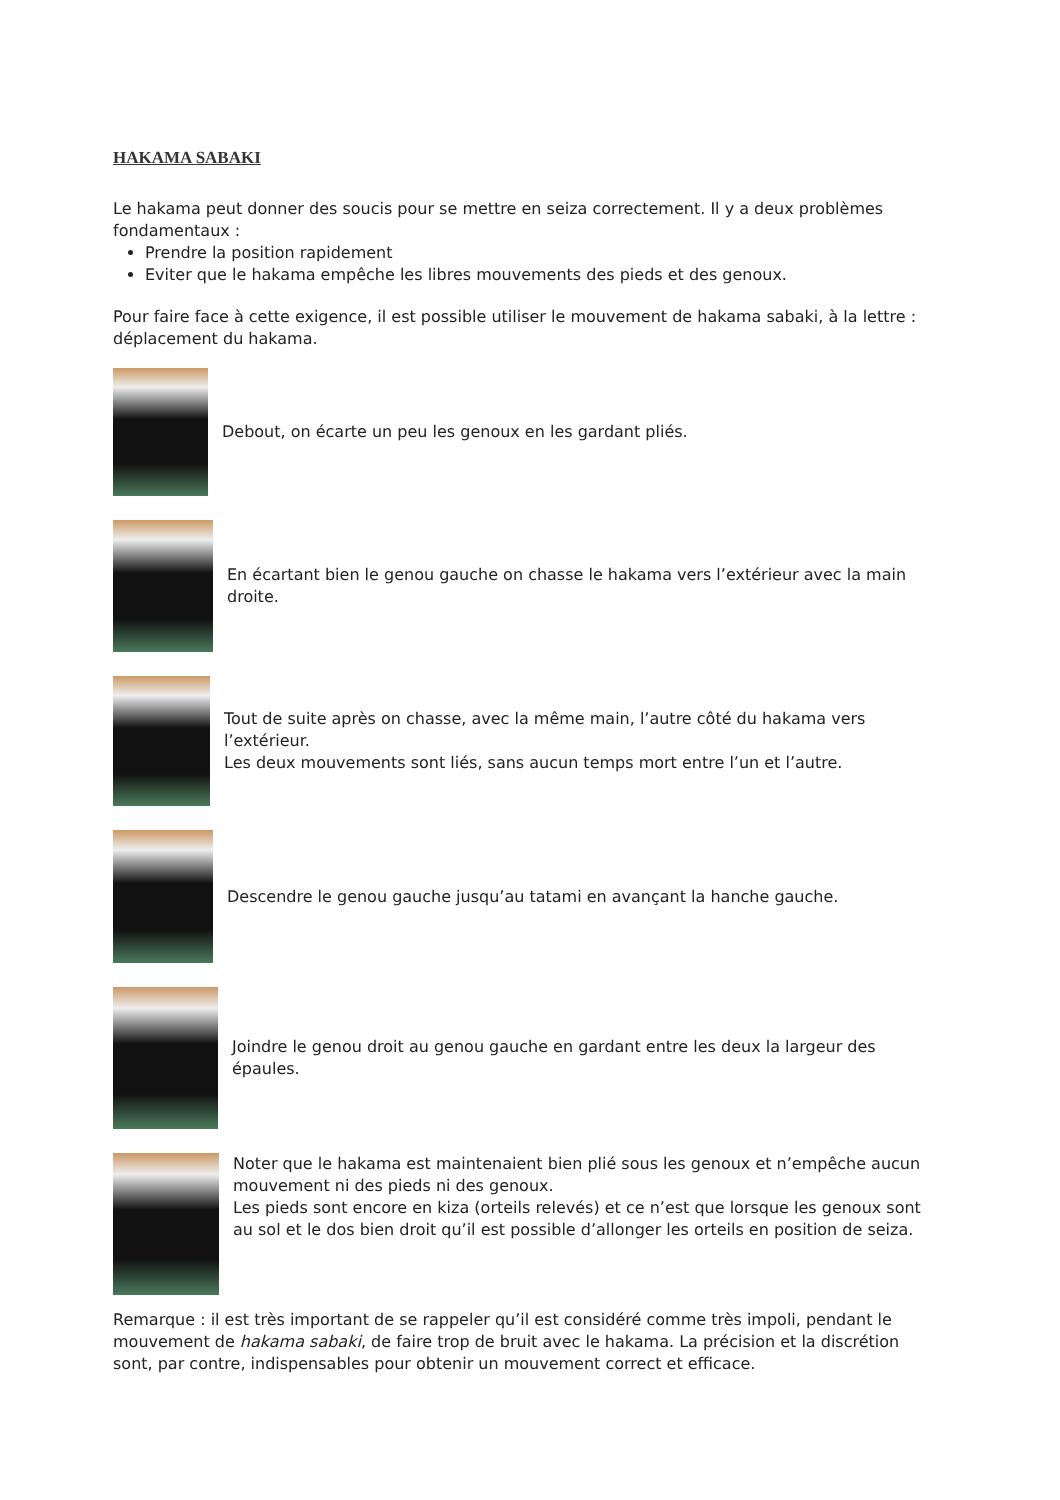HAKAMA SABAKI
Le hakama peut donner des soucis pour se mettre en seiza correctement. Il y a deux problèmes fondamentaux :
Prendre la position rapidement
Eviter que le hakama empêche les libres mouvements des pieds et des genoux.
Pour faire face à cette exigence, il est possible utiliser le mouvement de hakama sabaki, à la lettre : déplacement du hakama.
Debout, on écarte un peu les genoux en les gardant pliés.
En écartant bien le genou gauche on chasse le hakama vers l’extérieur avec la main droite.
Tout de suite après on chasse, avec la même main, l’autre côté du hakama vers l’extérieur.
Les deux mouvements sont liés, sans aucun temps mort entre l’un et l’autre.
Descendre le genou gauche jusqu’au tatami en avançant la hanche gauche.
Joindre le genou droit au genou gauche en gardant entre les deux la largeur des épaules.
Noter que le hakama est maintenaient bien plié sous les genoux et n’empêche aucun mouvement ni des pieds ni des genoux.
Les pieds sont encore en kiza (orteils relevés) et ce n’est que lorsque les genoux sont au sol et le dos bien droit qu’il est possible d’allonger les orteils en position de seiza.
Remarque : il est très important de se rappeler qu’il est considéré comme très impoli, pendant le mouvement de hakama sabaki, de faire trop de bruit avec le hakama. La précision et la discrétion sont, par contre, indispensables pour obtenir un mouvement correct et efficace.